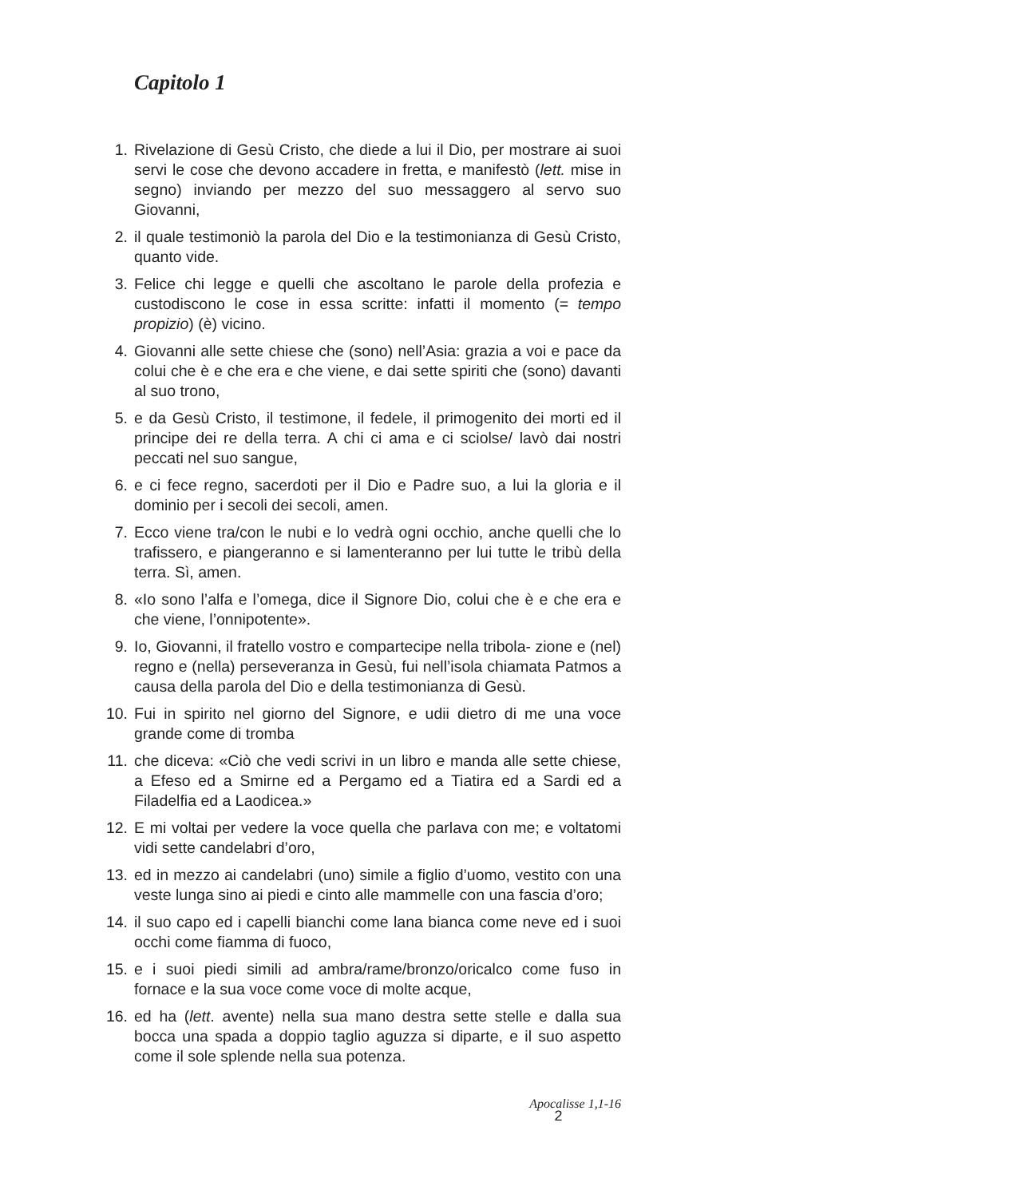Capitolo 1
1. Rivelazione di Gesù Cristo, che diede a lui il Dio, per mostrare ai suoi servi le cose che devono accadere in fretta, e manifestò (lett. mise in segno) inviando per mezzo del suo messaggero al servo suo Giovanni,
2. il quale testimoniò la parola del Dio e la testimonianza di Gesù Cristo, quanto vide.
3. Felice chi legge e quelli che ascoltano le parole della profezia e custodiscono le cose in essa scritte: infatti il momento (= tempo propizio) (è) vicino.
4. Giovanni alle sette chiese che (sono) nell’Asia: grazia a voi e pace da colui che è e che era e che viene, e dai sette spiriti che (sono) davanti al suo trono,
5. e da Gesù Cristo, il testimone, il fedele, il primogenito dei morti ed il principe dei re della terra. A chi ci ama e ci sciolse/ lavò dai nostri peccati nel suo sangue,
6. e ci fece regno, sacerdoti per il Dio e Padre suo, a lui la gloria e il dominio per i secoli dei secoli, amen.
7. Ecco viene tra/con le nubi e lo vedrà ogni occhio, anche quelli che lo trafissero, e piangeranno e si lamenteranno per lui tutte le tribù della terra. Sì, amen.
8. «Io sono l’alfa e l’omega, dice il Signore Dio, colui che è e che era e che viene, l’onnipotente».
9. Io, Giovanni, il fratello vostro e compartecipe nella tribola- zione e (nel) regno e (nella) perseveranza in Gesù, fui nell’isola chiamata Patmos a causa della parola del Dio e della testimonianza di Gesù.
10. Fui in spirito nel giorno del Signore, e udii dietro di me una voce grande come di tromba
11. che diceva: «Ciò che vedi scrivi in un libro e manda alle sette chiese, a Efeso ed a Smirne ed a Pergamo ed a Tiatira ed a Sardi ed a Filadelfia ed a Laodicea.»
12. E mi voltai per vedere la voce quella che parlava con me; e voltatomi vidi sette candelabri d’oro,
13. ed in mezzo ai candelabri (uno) simile a figlio d’uomo, vestito con una veste lunga sino ai piedi e cinto alle mammelle con una fascia d’oro;
14. il suo capo ed i capelli bianchi come lana bianca come neve ed i suoi occhi come fiamma di fuoco,
15. e i suoi piedi simili ad ambra/rame/bronzo/oricalco come fuso in fornace e la sua voce come voce di molte acque,
16. ed ha (lett. avente) nella sua mano destra sette stelle e dalla sua bocca una spada a doppio taglio aguzza si diparte, e il suo aspetto come il sole splende nella sua potenza.
Apocalisse 1,1-16
2